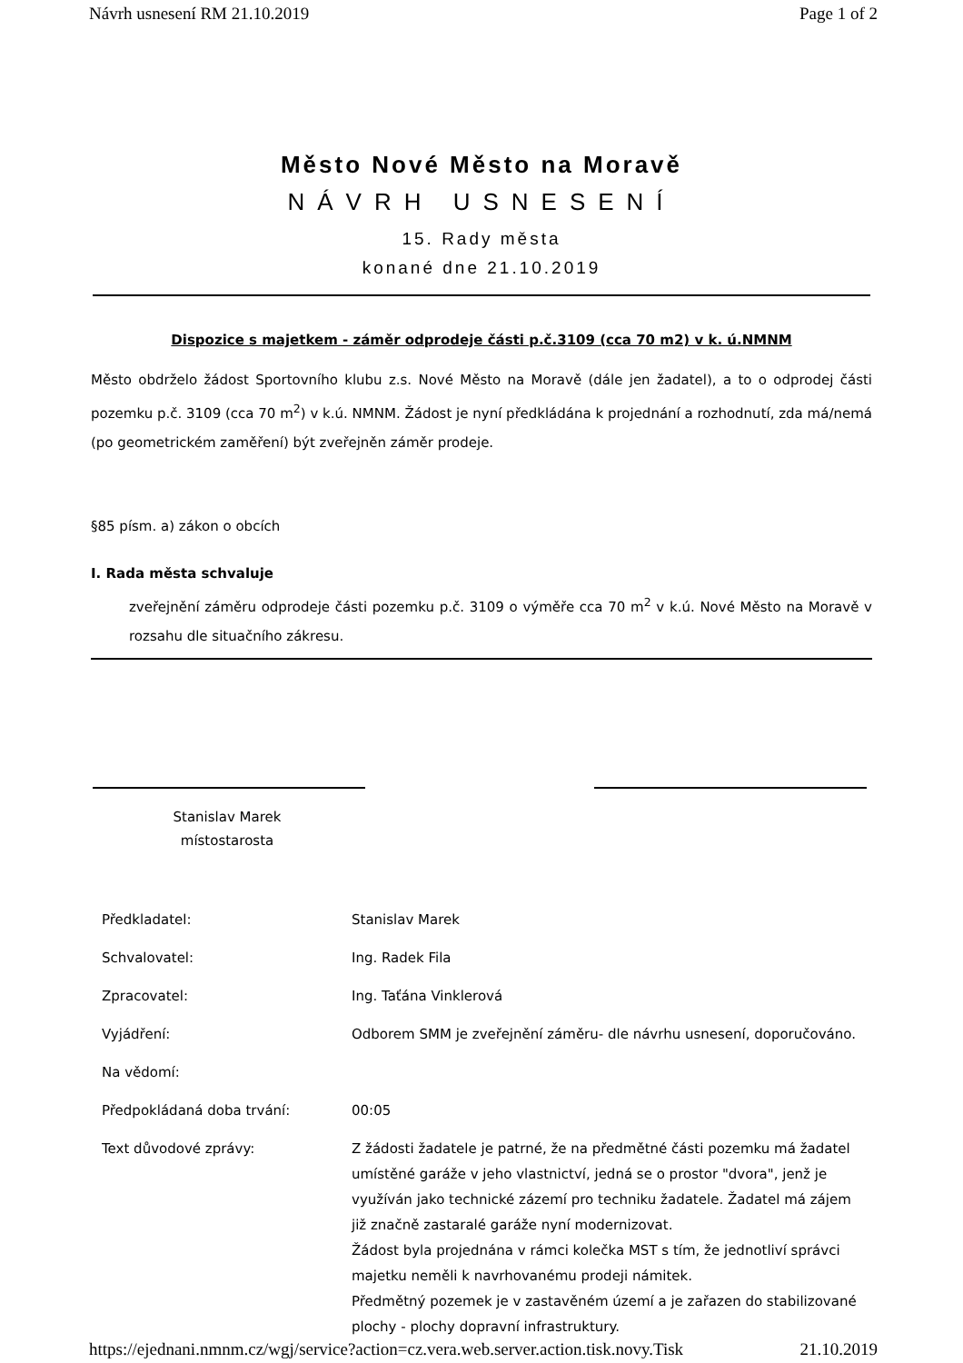Návrh usnesení RM 21.10.2019 Page 1 of 2
Město Nové Město na Moravě
NÁVRH USNESENÍ
15. Rady města
konané dne 21.10.2019
Dispozice s majetkem - záměr odprodeje části p.č.3109 (cca 70 m2) v k. ú.NMNM
Město obdrželo žádost Sportovního klubu z.s. Nové Město na Moravě (dále jen žadatel), a to o odprodej části pozemku p.č. 3109 (cca 70 m<sup>2</sup>) v k.ú. NMNM. Žádost je nyní předkládána k projednání a rozhodnutí, zda má/nemá (po geometrickém zaměření) být zveřejněn záměr prodeje.
§85 písm. a) zákon o obcích
I. Rada města schvaluje
zveřejnění záměru odprodeje části pozemku p.č. 3109 o výměře cca 70 m<sup>2</sup> v k.ú. Nové Město na Moravě v rozsahu dle situačního zákresu.
Stanislav Marek
místostarosta
| Předkladatel: | Stanislav Marek |
| Schvalovatel: | Ing. Radek Fila |
| Zpracovatel: | Ing. Taťána Vinklerová |
| Vyjádření: | Odborem SMM je zveřejnění záměru- dle návrhu usnesení, doporučováno. |
| Na vědomí: | |
| Předpokládaná doba trvání: | 00:05 |
| Text důvodové zprávy: | Z žádosti žadatele je patrné, že na předmětné části pozemku má žadatel umístěné garáže v jeho vlastnictví, jedná se o prostor "dvora", jenž je využíván jako technické zázemí pro techniku žadatele. Žadatel má zájem již značně zastaralé garáže nyní modernizovat. Žádost byla projednána v rámci kolečka MST s tím, že jednotliví správci majetku neměli k navrhovanému prodeji námitek. Předmětný pozemek je v zastavěném území a je zařazen do stabilizované plochy - plochy dopravní infrastruktury. |
https://ejednani.nmnm.cz/wgj/service?action=cz.vera.web.server.action.tisk.novy.Tisk 21.10.2019